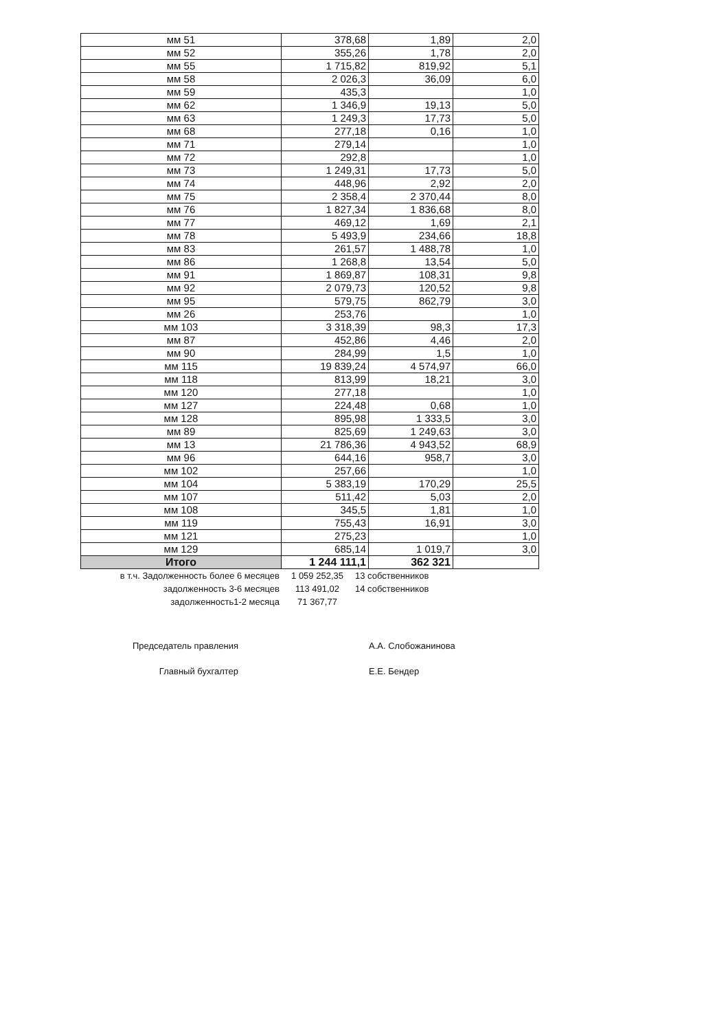| мм 51 | 378,68 | 1,89 | 2,0 |
| мм 52 | 355,26 | 1,78 | 2,0 |
| мм 55 | 1 715,82 | 819,92 | 5,1 |
| мм 58 | 2 026,3 | 36,09 | 6,0 |
| мм 59 | 435,3 | | 1,0 |
| мм 62 | 1 346,9 | 19,13 | 5,0 |
| мм 63 | 1 249,3 | 17,73 | 5,0 |
| мм 68 | 277,18 | 0,16 | 1,0 |
| мм 71 | 279,14 | | 1,0 |
| мм 72 | 292,8 | | 1,0 |
| мм 73 | 1 249,31 | 17,73 | 5,0 |
| мм 74 | 448,96 | 2,92 | 2,0 |
| мм 75 | 2 358,4 | 2 370,44 | 8,0 |
| мм 76 | 1 827,34 | 1 836,68 | 8,0 |
| мм 77 | 469,12 | 1,69 | 2,1 |
| мм 78 | 5 493,9 | 234,66 | 18,8 |
| мм 83 | 261,57 | 1 488,78 | 1,0 |
| мм 86 | 1 268,8 | 13,54 | 5,0 |
| мм 91 | 1 869,87 | 108,31 | 9,8 |
| мм 92 | 2 079,73 | 120,52 | 9,8 |
| мм 95 | 579,75 | 862,79 | 3,0 |
| мм 26 | 253,76 | | 1,0 |
| мм 103 | 3 318,39 | 98,3 | 17,3 |
| мм 87 | 452,86 | 4,46 | 2,0 |
| мм 90 | 284,99 | 1,5 | 1,0 |
| мм 115 | 19 839,24 | 4 574,97 | 66,0 |
| мм 118 | 813,99 | 18,21 | 3,0 |
| мм 120 | 277,18 | | 1,0 |
| мм 127 | 224,48 | 0,68 | 1,0 |
| мм 128 | 895,98 | 1 333,5 | 3,0 |
| мм 89 | 825,69 | 1 249,63 | 3,0 |
| мм 13 | 21 786,36 | 4 943,52 | 68,9 |
| мм 96 | 644,16 | 958,7 | 3,0 |
| мм 102 | 257,66 | | 1,0 |
| мм 104 | 5 383,19 | 170,29 | 25,5 |
| мм 107 | 511,42 | 5,03 | 2,0 |
| мм 108 | 345,5 | 1,81 | 1,0 |
| мм 119 | 755,43 | 16,91 | 3,0 |
| мм 121 | 275,23 | | 1,0 |
| мм 129 | 685,14 | 1 019,7 | 3,0 |
| Итого | 1 244 111,1 | 362 321 | |
в т.ч. Задолженность более 6 месяцев 1 059 252,35 13 собственников
задолженность 3-6 месяцев 113 491,02 14 собственников
задолженность1-2 месяца 71 367,77
Председатель правления А.А. Слобожанинова
Главный бухгалтер Е.Е. Бендер